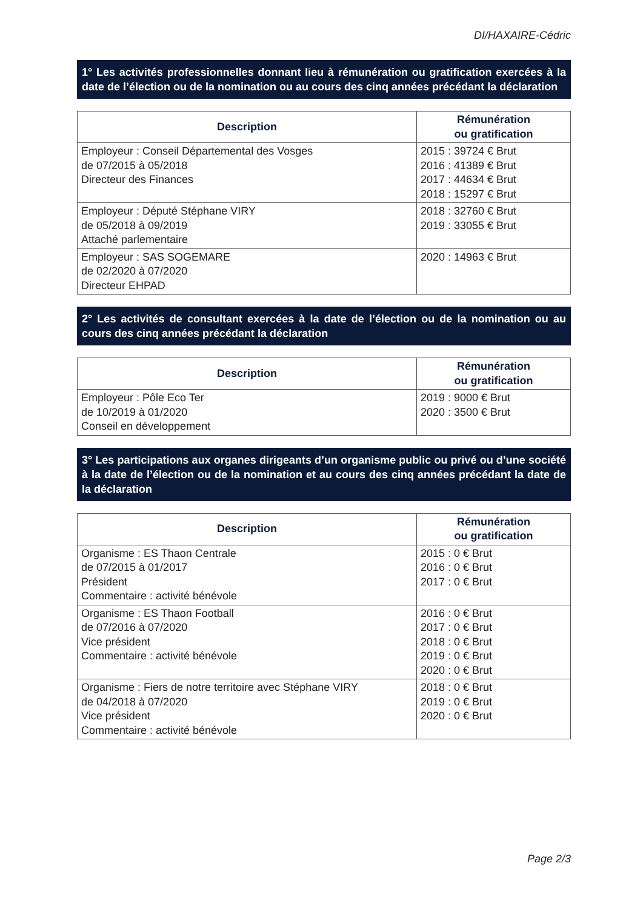DI/HAXAIRE-Cédric
1° Les activités professionnelles donnant lieu à rémunération ou gratification exercées à la date de l’élection ou de la nomination ou au cours des cinq années précédant la déclaration
| Description | Rémunération ou gratification |
| --- | --- |
| Employeur : Conseil Départemental des Vosges de 07/2015 à 05/2018 Directeur des Finances | 2015 : 39724 € Brut 2016 : 41389 € Brut 2017 : 44634 € Brut 2018 : 15297 € Brut |
| Employeur : Député Stéphane VIRY de 05/2018 à 09/2019 Attaché parlementaire | 2018 : 32760 € Brut 2019 : 33055 € Brut |
| Employeur : SAS SOGEMARE de 02/2020 à 07/2020 Directeur EHPAD | 2020 : 14963 € Brut |
2° Les activités de consultant exercées à la date de l’élection ou de la nomination ou au cours des cinq années précédant la déclaration
| Description | Rémunération ou gratification |
| --- | --- |
| Employeur : Pôle Eco Ter de 10/2019 à 01/2020 Conseil en développement | 2019 : 9000 € Brut 2020 : 3500 € Brut |
3° Les participations aux organes dirigeants d’un organisme public ou privé ou d’une société à la date de l’élection ou de la nomination et au cours des cinq années précédant la date de la déclaration
| Description | Rémunération ou gratification |
| --- | --- |
| Organisme : ES Thaon Centrale de 07/2015 à 01/2017 Président Commentaire : activité bénévole | 2015 : 0 € Brut 2016 : 0 € Brut 2017 : 0 € Brut |
| Organisme : ES Thaon Football de 07/2016 à 07/2020 Vice président Commentaire : activité bénévole | 2016 : 0 € Brut 2017 : 0 € Brut 2018 : 0 € Brut 2019 : 0 € Brut 2020 : 0 € Brut |
| Organisme : Fiers de notre territoire avec Stéphane VIRY de 04/2018 à 07/2020 Vice président Commentaire : activité bénévole | 2018 : 0 € Brut 2019 : 0 € Brut 2020 : 0 € Brut |
Page 2/3